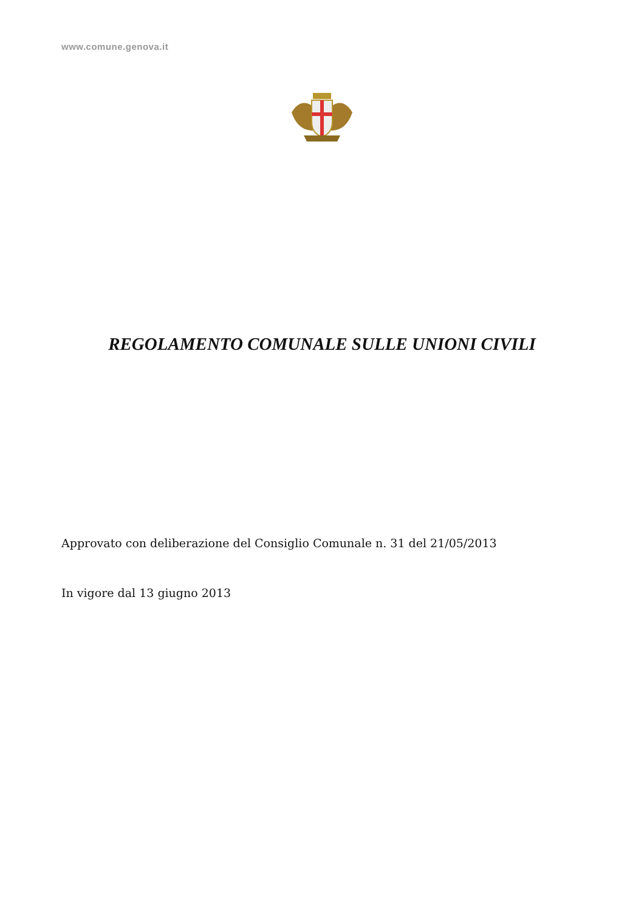www.comune.genova.it
REGOLAMENTO COMUNALE SULLE UNIONI CIVILI
Approvato con deliberazione del Consiglio Comunale n. 31 del 21/05/2013
In vigore dal 13 giugno 2013